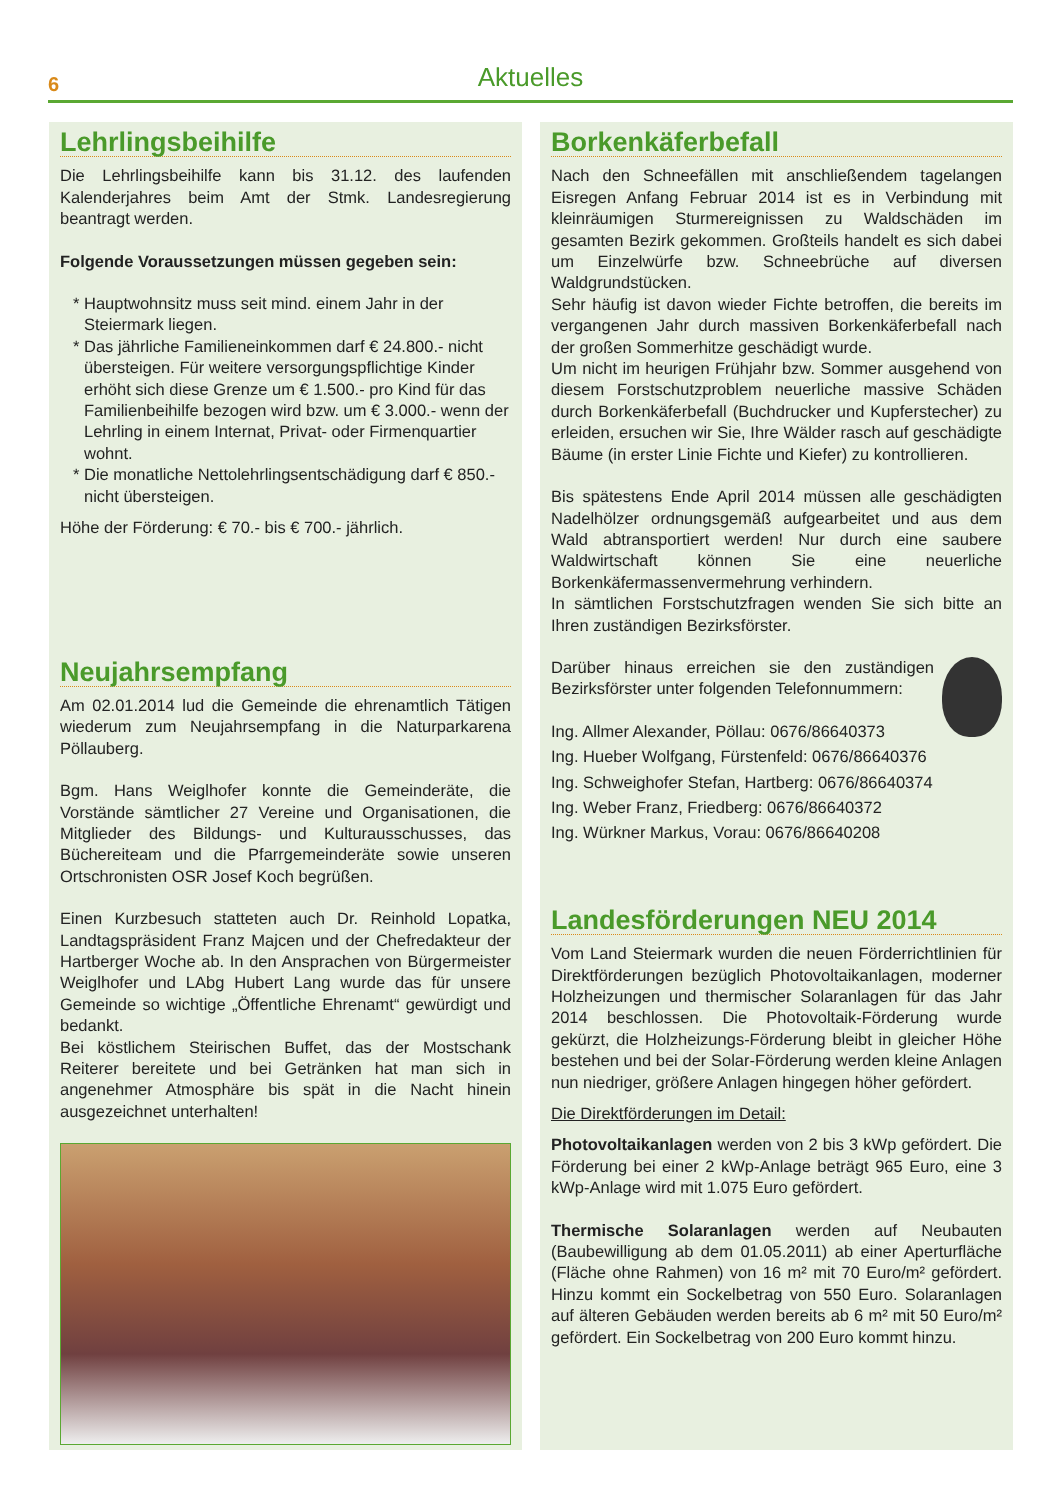6
Aktuelles
Lehrlingsbeihilfe
Die Lehrlingsbeihilfe kann bis 31.12. des laufenden Kalenderjahres beim Amt der Stmk. Landesregierung beantragt werden.
Folgende Voraussetzungen müssen gegeben sein:
Hauptwohnsitz muss seit mind. einem Jahr in der Steiermark liegen.
Das jährliche Familieneinkommen darf € 24.800.- nicht übersteigen. Für weitere versorgungspflichtige Kinder erhöht sich diese Grenze um € 1.500.- pro Kind für das Familienbeihilfe bezogen wird bzw. um € 3.000.- wenn der Lehrling in einem Internat, Privat- oder Firmenquartier wohnt.
Die monatliche Nettolehrlingsentschädigung darf € 850.- nicht übersteigen.
Höhe der Förderung: € 70.- bis € 700.- jährlich.
Neujahrsempfang
Am 02.01.2014 lud die Gemeinde die ehrenamtlich Tätigen wiederum zum Neujahrsempfang in die Naturparkarena Pöllauberg.
Bgm. Hans Weiglhofer konnte die Gemeinderäte, die Vorstände sämtlicher 27 Vereine und Organisationen, die Mitglieder des Bildungs- und Kulturausschusses, das Büchereiteam und die Pfarrgemeinderäte sowie unseren Ortschronisten OSR Josef Koch begrüßen.
Einen Kurzbesuch statteten auch Dr. Reinhold Lopatka, Landtagspräsident Franz Majcen und der Chefredakteur der Hartberger Woche ab. In den Ansprachen von Bürgermeister Weiglhofer und LAbg Hubert Lang wurde das für unsere Gemeinde so wichtige „Öffentliche Ehrenamt“ gewürdigt und bedankt.
Bei köstlichem Steirischen Buffet, das der Mostschank Reiterer bereitete und bei Getränken hat man sich in angenehmer Atmosphäre bis spät in die Nacht hinein ausgezeichnet unterhalten!
Borkenkäferbefall
Nach den Schneefällen mit anschließendem tagelangen Eisregen Anfang Februar 2014 ist es in Verbindung mit kleinräumigen Sturmereignissen zu Waldschäden im gesamten Bezirk gekommen. Großteils handelt es sich dabei um Einzelwürfe bzw. Schneebrüche auf diversen Waldgrundstücken.
Sehr häufig ist davon wieder Fichte betroffen, die bereits im vergangenen Jahr durch massiven Borkenkäferbefall nach der großen Sommerhitze geschädigt wurde.
Um nicht im heurigen Frühjahr bzw. Sommer ausgehend von diesem Forstschutzproblem neuerliche massive Schäden durch Borkenkäferbefall (Buchdrucker und Kupferstecher) zu erleiden, ersuchen wir Sie, Ihre Wälder rasch auf geschädigte Bäume (in erster Linie Fichte und Kiefer) zu kontrollieren.
Bis spätestens Ende April 2014 müssen alle geschädigten Nadelhölzer ordnungsgemäß aufgearbeitet und aus dem Wald abtransportiert werden! Nur durch eine saubere Waldwirtschaft können Sie eine neuerliche Borkenkäfermassenvermehrung verhindern.
In sämtlichen Forstschutzfragen wenden Sie sich bitte an Ihren zuständigen Bezirksförster.
Darüber hinaus erreichen sie den zuständigen Bezirksförster unter folgenden Telefonnummern:
Ing. Allmer Alexander, Pöllau: 0676/86640373
Ing. Hueber Wolfgang, Fürstenfeld: 0676/86640376
Ing. Schweighofer Stefan, Hartberg: 0676/86640374
Ing. Weber Franz, Friedberg: 0676/86640372
Ing. Würkner Markus, Vorau: 0676/86640208
Landesförderungen NEU 2014
Vom Land Steiermark wurden die neuen Förderrichtlinien für Direktförderungen bezüglich Photovoltaikanlagen, moderner Holzheizungen und thermischer Solaranlagen für das Jahr 2014 beschlossen. Die Photovoltaik-Förderung wurde gekürzt, die Holzheizungs-Förderung bleibt in gleicher Höhe bestehen und bei der Solar-Förderung werden kleine Anlagen nun niedriger, größere Anlagen hingegen höher gefördert.
Die Direktförderungen im Detail:
Photovoltaikanlagen werden von 2 bis 3 kWp gefördert. Die Förderung bei einer 2 kWp-Anlage beträgt 965 Euro, eine 3 kWp-Anlage wird mit 1.075 Euro gefördert.
Thermische Solaranlagen werden auf Neubauten (Baubewilligung ab dem 01.05.2011) ab einer Aperturfläche (Fläche ohne Rahmen) von 16 m² mit 70 Euro/m² gefördert. Hinzu kommt ein Sockelbetrag von 550 Euro. Solaranlagen auf älteren Gebäuden werden bereits ab 6 m² mit 50 Euro/m² gefördert. Ein Sockelbetrag von 200 Euro kommt hinzu.